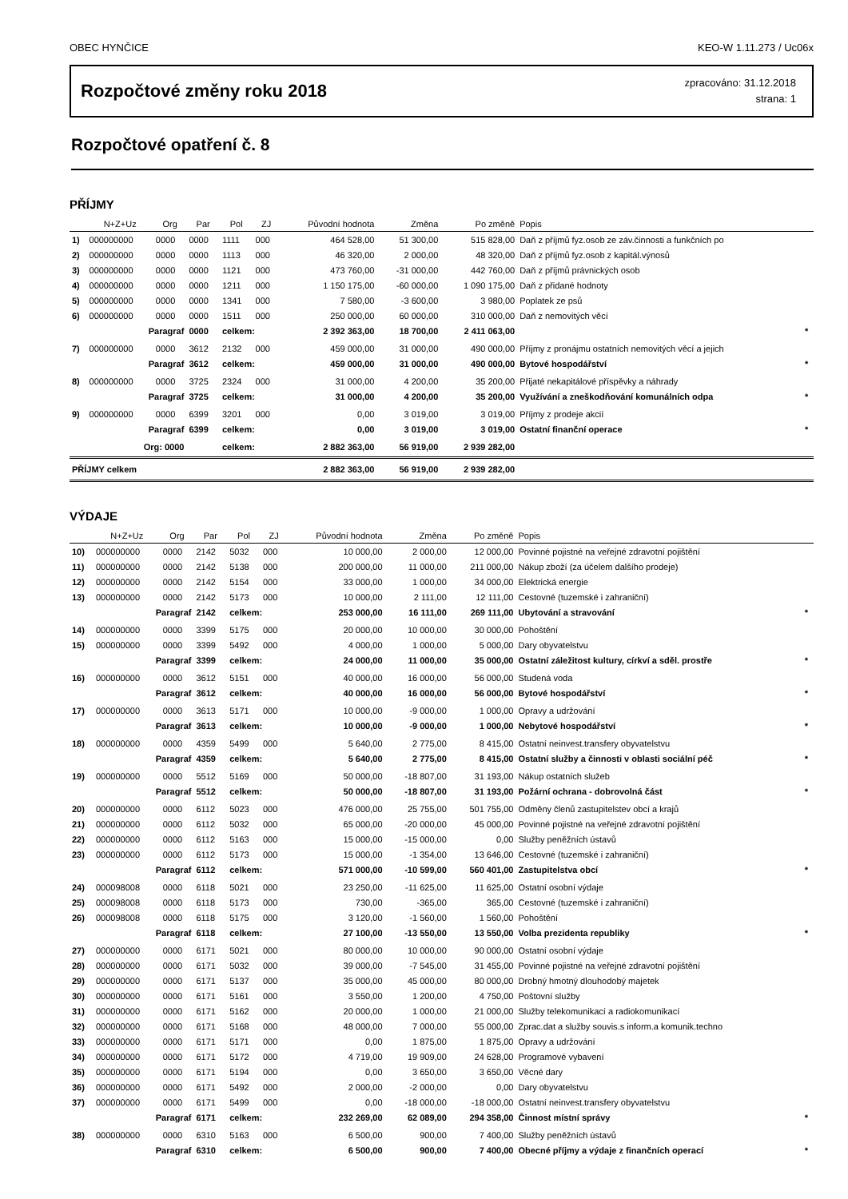OBEC HYNČICE KEO-W 1.11.273 / Uc06x
Rozpočtové změny roku 2018
zpracováno: 31.12.2018
strana: 1
Rozpočtové opatření č. 8
PŘÍJMY
| | N+Z+Uz | Org | Par | Pol | ZJ | Původní hodnota | Změna | Po změně | Popis | |
| --- | --- | --- | --- | --- | --- | --- | --- | --- | --- | --- |
| 1) | 000000000 | 0000 | 0000 | 1111 | 000 | 464 528,00 | 51 300,00 | 515 828,00 | Daň z příjmů fyz.osob ze záv.činnosti a funkčních po | |
| 2) | 000000000 | 0000 | 0000 | 1113 | 000 | 46 320,00 | 2 000,00 | 48 320,00 | Daň z příjmů fyz.osob z kapitál.výnosů | |
| 3) | 000000000 | 0000 | 0000 | 1121 | 000 | 473 760,00 | -31 000,00 | 442 760,00 | Daň z příjmů právnických osob | |
| 4) | 000000000 | 0000 | 0000 | 1211 | 000 | 1 150 175,00 | -60 000,00 | 1 090 175,00 | Daň z přidané hodnoty | |
| 5) | 000000000 | 0000 | 0000 | 1341 | 000 | 7 580,00 | -3 600,00 | 3 980,00 | Poplatek ze psů | |
| 6) | 000000000 | 0000 | 0000 | 1511 | 000 | 250 000,00 | 60 000,00 | 310 000,00 | Daň z nemovitých věcí | |
| | Paragraf | | 0000 | celkem: | | 2 392 363,00 | 18 700,00 | 2 411 063,00 | | * |
| 7) | 000000000 | 0000 | 3612 | 2132 | 000 | 459 000,00 | 31 000,00 | 490 000,00 | Příjmy z pronájmu ostatních nemovitých věcí a jejich | |
| | Paragraf | | 3612 | celkem: | | 459 000,00 | 31 000,00 | 490 000,00 | Bytové hospodářství | * |
| 8) | 000000000 | 0000 | 3725 | 2324 | 000 | 31 000,00 | 4 200,00 | 35 200,00 | Přijaté nekapitálové příspěvky a náhrady | |
| | Paragraf | | 3725 | celkem: | | 31 000,00 | 4 200,00 | 35 200,00 | Využívání a zneškodňování komunálních odpa | * |
| 9) | 000000000 | 0000 | 6399 | 3201 | 000 | 0,00 | 3 019,00 | 3 019,00 | Příjmy z prodeje akcií | |
| | Paragraf | | 6399 | celkem: | | 0,00 | 3 019,00 | 3 019,00 | Ostatní finanční operace | * |
| | Org: 0000 | | | celkem: | | 2 882 363,00 | 56 919,00 | 2 939 282,00 | | |
| PŘÍJMY celkem | | | | | | 2 882 363,00 | 56 919,00 | 2 939 282,00 | | |
VÝDAJE
| | N+Z+Uz | Org | Par | Pol | ZJ | Původní hodnota | Změna | Po změně | Popis | |
| --- | --- | --- | --- | --- | --- | --- | --- | --- | --- | --- |
| 10) | 000000000 | 0000 | 2142 | 5032 | 000 | 10 000,00 | 2 000,00 | 12 000,00 | Povinné pojistné na veřejné zdravotní pojištění | |
| 11) | 000000000 | 0000 | 2142 | 5138 | 000 | 200 000,00 | 11 000,00 | 211 000,00 | Nákup zboží (za účelem dalšího prodeje) | |
| 12) | 000000000 | 0000 | 2142 | 5154 | 000 | 33 000,00 | 1 000,00 | 34 000,00 | Elektrická energie | |
| 13) | 000000000 | 0000 | 2142 | 5173 | 000 | 10 000,00 | 2 111,00 | 12 111,00 | Cestovné (tuzemské i zahraniční) | |
| | Paragraf | | 2142 | celkem: | | 253 000,00 | 16 111,00 | 269 111,00 | Ubytování a stravování | * |
| 14) | 000000000 | 0000 | 3399 | 5175 | 000 | 20 000,00 | 10 000,00 | 30 000,00 | Pohoštění | |
| 15) | 000000000 | 0000 | 3399 | 5492 | 000 | 4 000,00 | 1 000,00 | 5 000,00 | Dary obyvatelstvu | |
| | Paragraf | | 3399 | celkem: | | 24 000,00 | 11 000,00 | 35 000,00 | Ostatní záležitost kultury, církví a sděl. prostře | * |
| 16) | 000000000 | 0000 | 3612 | 5151 | 000 | 40 000,00 | 16 000,00 | 56 000,00 | Studená voda | |
| | Paragraf | | 3612 | celkem: | | 40 000,00 | 16 000,00 | 56 000,00 | Bytové hospodářství | * |
| 17) | 000000000 | 0000 | 3613 | 5171 | 000 | 10 000,00 | -9 000,00 | 1 000,00 | Opravy a udržování | |
| | Paragraf | | 3613 | celkem: | | 10 000,00 | -9 000,00 | 1 000,00 | Nebytové hospodářství | * |
| 18) | 000000000 | 0000 | 4359 | 5499 | 000 | 5 640,00 | 2 775,00 | 8 415,00 | Ostatní neinvest.transfery obyvatelstvu | |
| | Paragraf | | 4359 | celkem: | | 5 640,00 | 2 775,00 | 8 415,00 | Ostatní služby a činnosti v oblasti sociální péč | * |
| 19) | 000000000 | 0000 | 5512 | 5169 | 000 | 50 000,00 | -18 807,00 | 31 193,00 | Nákup ostatních služeb | |
| | Paragraf | | 5512 | celkem: | | 50 000,00 | -18 807,00 | 31 193,00 | Požární ochrana - dobrovolná část | * |
| 20) | 000000000 | 0000 | 6112 | 5023 | 000 | 476 000,00 | 25 755,00 | 501 755,00 | Odměny členů zastupitelstev obcí a krajů | |
| 21) | 000000000 | 0000 | 6112 | 5032 | 000 | 65 000,00 | -20 000,00 | 45 000,00 | Povinné pojistné na veřejné zdravotní pojištění | |
| 22) | 000000000 | 0000 | 6112 | 5163 | 000 | 15 000,00 | -15 000,00 | 0,00 | Služby peněžních ústavů | |
| 23) | 000000000 | 0000 | 6112 | 5173 | 000 | 15 000,00 | -1 354,00 | 13 646,00 | Cestovné (tuzemské i zahraniční) | |
| | Paragraf | | 6112 | celkem: | | 571 000,00 | -10 599,00 | 560 401,00 | Zastupitelstva obcí | * |
| 24) | 000098008 | 0000 | 6118 | 5021 | 000 | 23 250,00 | -11 625,00 | 11 625,00 | Ostatní osobní výdaje | |
| 25) | 000098008 | 0000 | 6118 | 5173 | 000 | 730,00 | -365,00 | 365,00 | Cestovné (tuzemské i zahraniční) | |
| 26) | 000098008 | 0000 | 6118 | 5175 | 000 | 3 120,00 | -1 560,00 | 1 560,00 | Pohoštění | |
| | Paragraf | | 6118 | celkem: | | 27 100,00 | -13 550,00 | 13 550,00 | Volba prezidenta republiky | * |
| 27) | 000000000 | 0000 | 6171 | 5021 | 000 | 80 000,00 | 10 000,00 | 90 000,00 | Ostatní osobní výdaje | |
| 28) | 000000000 | 0000 | 6171 | 5032 | 000 | 39 000,00 | -7 545,00 | 31 455,00 | Povinné pojistné na veřejné zdravotní pojištění | |
| 29) | 000000000 | 0000 | 6171 | 5137 | 000 | 35 000,00 | 45 000,00 | 80 000,00 | Drobný hmotný dlouhodobý majetek | |
| 30) | 000000000 | 0000 | 6171 | 5161 | 000 | 3 550,00 | 1 200,00 | 4 750,00 | Poštovní služby | |
| 31) | 000000000 | 0000 | 6171 | 5162 | 000 | 20 000,00 | 1 000,00 | 21 000,00 | Služby telekomunikací a radiokomunikací | |
| 32) | 000000000 | 0000 | 6171 | 5168 | 000 | 48 000,00 | 7 000,00 | 55 000,00 | Zprac.dat a služby souvis.s inform.a komunik.techno | |
| 33) | 000000000 | 0000 | 6171 | 5171 | 000 | 0,00 | 1 875,00 | 1 875,00 | Opravy a udržování | |
| 34) | 000000000 | 0000 | 6171 | 5172 | 000 | 4 719,00 | 19 909,00 | 24 628,00 | Programové vybavení | |
| 35) | 000000000 | 0000 | 6171 | 5194 | 000 | 0,00 | 3 650,00 | 3 650,00 | Věcné dary | |
| 36) | 000000000 | 0000 | 6171 | 5492 | 000 | 2 000,00 | -2 000,00 | 0,00 | Dary obyvatelstvu | |
| 37) | 000000000 | 0000 | 6171 | 5499 | 000 | 0,00 | -18 000,00 | -18 000,00 | Ostatní neinvest.transfery obyvatelstvu | |
| | Paragraf | | 6171 | celkem: | | 232 269,00 | 62 089,00 | 294 358,00 | Činnost místní správy | * |
| 38) | 000000000 | 0000 | 6310 | 5163 | 000 | 6 500,00 | 900,00 | 7 400,00 | Služby peněžních ústavů | |
| | Paragraf | | 6310 | celkem: | | 6 500,00 | 900,00 | 7 400,00 | Obecné příjmy a výdaje z finančních operací | * |